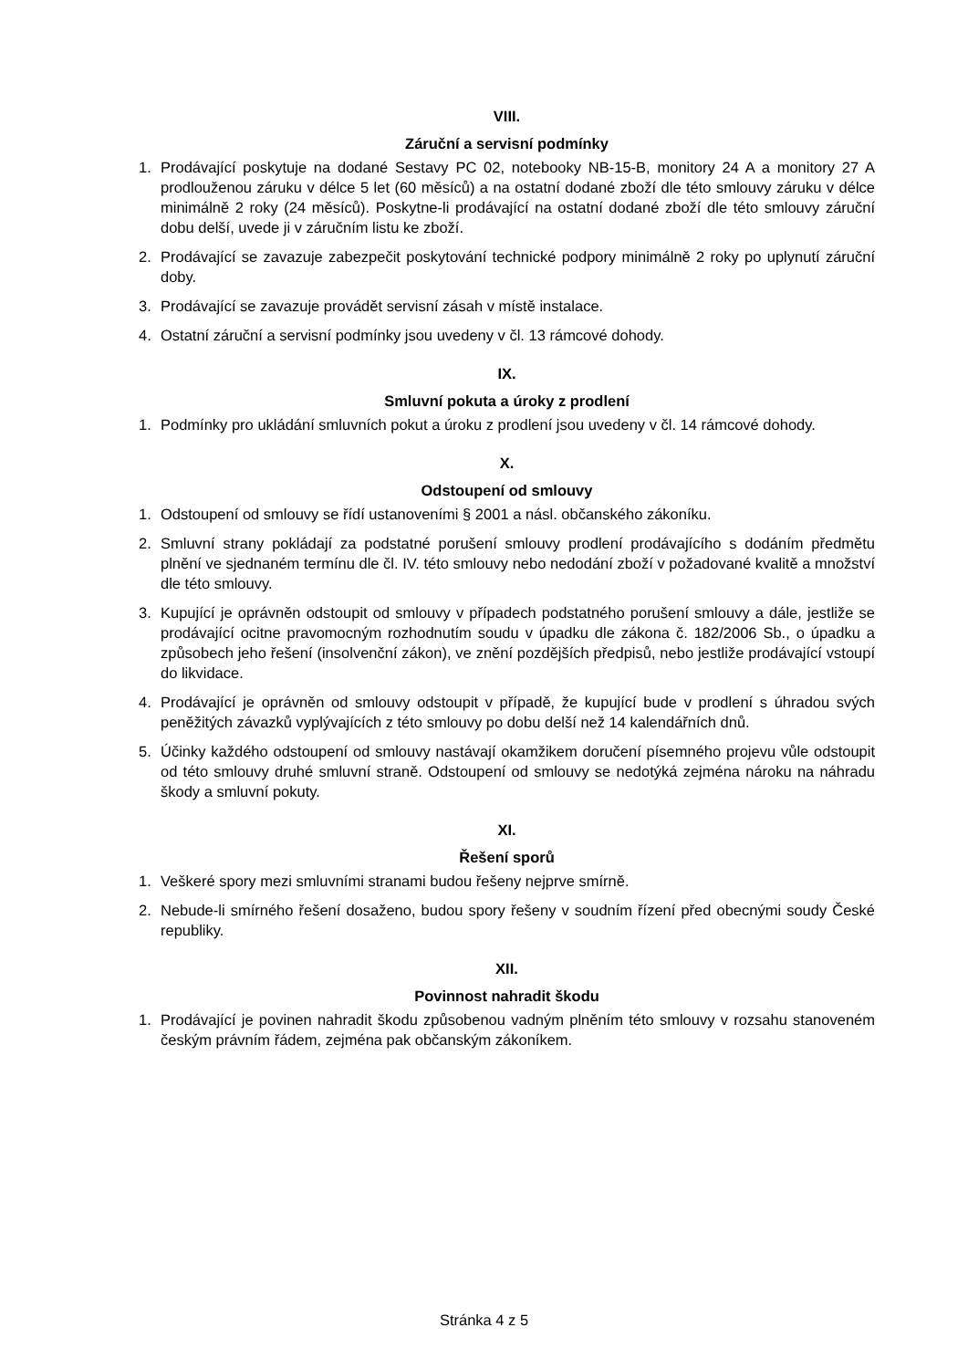VIII.
Záruční a servisní podmínky
1. Prodávající poskytuje na dodané Sestavy PC 02, notebooky NB-15-B, monitory 24 A a monitory 27 A prodlouženou záruku v délce 5 let (60 měsíců) a na ostatní dodané zboží dle této smlouvy záruku v délce minimálně 2 roky (24 měsíců). Poskytne-li prodávající na ostatní dodané zboží dle této smlouvy záruční dobu delší, uvede ji v záručním listu ke zboží.
2. Prodávající se zavazuje zabezpečit poskytování technické podpory minimálně 2 roky po uplynutí záruční doby.
3. Prodávající se zavazuje provádět servisní zásah v místě instalace.
4. Ostatní záruční a servisní podmínky jsou uvedeny v čl. 13 rámcové dohody.
IX.
Smluvní pokuta a úroky z prodlení
1. Podmínky pro ukládání smluvních pokut a úroku z prodlení jsou uvedeny v čl. 14 rámcové dohody.
X.
Odstoupení od smlouvy
1. Odstoupení od smlouvy se řídí ustanoveními § 2001 a násl. občanského zákoníku.
2. Smluvní strany pokládají za podstatné porušení smlouvy prodlení prodávajícího s dodáním předmětu plnění ve sjednaném termínu dle čl. IV. této smlouvy nebo nedodání zboží v požadované kvalitě a množství dle této smlouvy.
3. Kupující je oprávněn odstoupit od smlouvy v případech podstatného porušení smlouvy a dále, jestliže se prodávající ocitne pravomocným rozhodnutím soudu v úpadku dle zákona č. 182/2006 Sb., o úpadku a způsobech jeho řešení (insolvenční zákon), ve znění pozdějších předpisů, nebo jestliže prodávající vstoupí do likvidace.
4. Prodávající je oprávněn od smlouvy odstoupit v případě, že kupující bude v prodlení s úhradou svých peněžitých závazků vyplývajících z této smlouvy po dobu delší než 14 kalendářních dnů.
5. Účinky každého odstoupení od smlouvy nastávají okamžikem doručení písemného projevu vůle odstoupit od této smlouvy druhé smluvní straně. Odstoupení od smlouvy se nedotýká zejména nároku na náhradu škody a smluvní pokuty.
XI.
Řešení sporů
1. Veškeré spory mezi smluvními stranami budou řešeny nejprve smírně.
2. Nebude-li smírného řešení dosaženo, budou spory řešeny v soudním řízení před obecnými soudy České republiky.
XII.
Povinnost nahradit škodu
1. Prodávající je povinen nahradit škodu způsobenou vadným plněním této smlouvy v rozsahu stanoveném českým právním řádem, zejména pak občanským zákoníkem.
Stránka 4 z 5